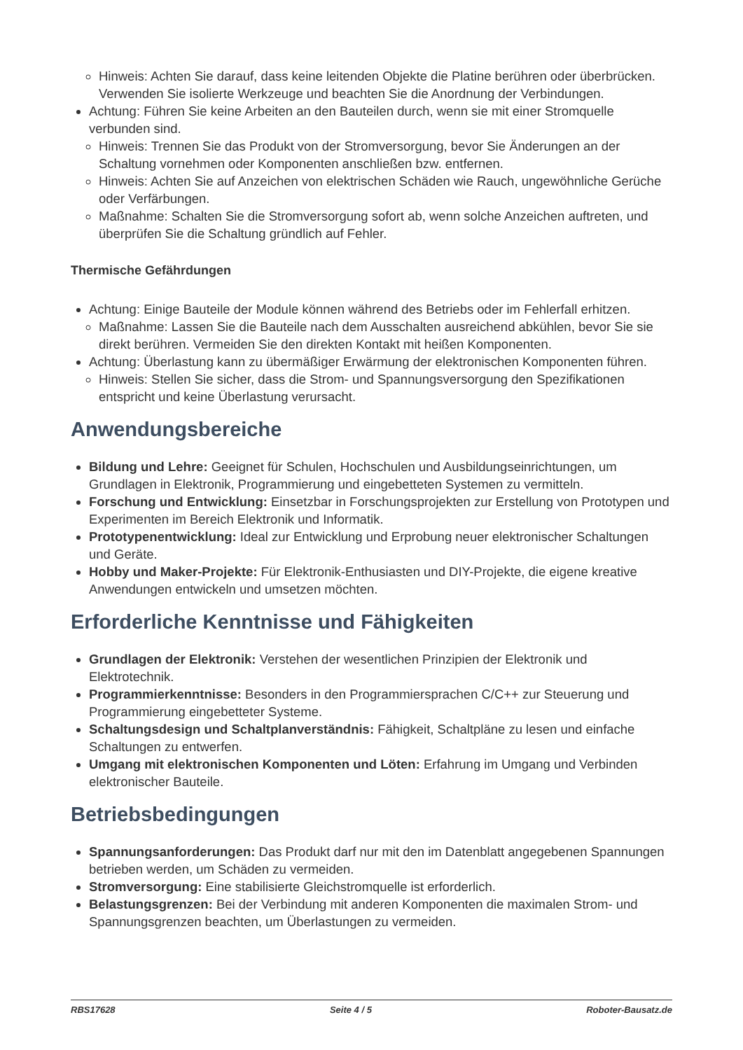Hinweis: Achten Sie darauf, dass keine leitenden Objekte die Platine berühren oder überbrücken. Verwenden Sie isolierte Werkzeuge und beachten Sie die Anordnung der Verbindungen.
Achtung: Führen Sie keine Arbeiten an den Bauteilen durch, wenn sie mit einer Stromquelle verbunden sind.
Hinweis: Trennen Sie das Produkt von der Stromversorgung, bevor Sie Änderungen an der Schaltung vornehmen oder Komponenten anschließen bzw. entfernen.
Hinweis: Achten Sie auf Anzeichen von elektrischen Schäden wie Rauch, ungewöhnliche Gerüche oder Verfärbungen.
Maßnahme: Schalten Sie die Stromversorgung sofort ab, wenn solche Anzeichen auftreten, und überprüfen Sie die Schaltung gründlich auf Fehler.
Thermische Gefährdungen
Achtung: Einige Bauteile der Module können während des Betriebs oder im Fehlerfall erhitzen.
Maßnahme: Lassen Sie die Bauteile nach dem Ausschalten ausreichend abkühlen, bevor Sie sie direkt berühren. Vermeiden Sie den direkten Kontakt mit heißen Komponenten.
Achtung: Überlastung kann zu übermäßiger Erwärmung der elektronischen Komponenten führen.
Hinweis: Stellen Sie sicher, dass die Strom- und Spannungsversorgung den Spezifikationen entspricht und keine Überlastung verursacht.
Anwendungsbereiche
Bildung und Lehre: Geeignet für Schulen, Hochschulen und Ausbildungseinrichtungen, um Grundlagen in Elektronik, Programmierung und eingebetteten Systemen zu vermitteln.
Forschung und Entwicklung: Einsetzbar in Forschungsprojekten zur Erstellung von Prototypen und Experimenten im Bereich Elektronik und Informatik.
Prototypenentwicklung: Ideal zur Entwicklung und Erprobung neuer elektronischer Schaltungen und Geräte.
Hobby und Maker-Projekte: Für Elektronik-Enthusiasten und DIY-Projekte, die eigene kreative Anwendungen entwickeln und umsetzen möchten.
Erforderliche Kenntnisse und Fähigkeiten
Grundlagen der Elektronik: Verstehen der wesentlichen Prinzipien der Elektronik und Elektrotechnik.
Programmierkenntnisse: Besonders in den Programmiersprachen C/C++ zur Steuerung und Programmierung eingebetteter Systeme.
Schaltungsdesign und Schaltplanverständnis: Fähigkeit, Schaltpläne zu lesen und einfache Schaltungen zu entwerfen.
Umgang mit elektronischen Komponenten und Löten: Erfahrung im Umgang und Verbinden elektronischer Bauteile.
Betriebsbedingungen
Spannungsanforderungen: Das Produkt darf nur mit den im Datenblatt angegebenen Spannungen betrieben werden, um Schäden zu vermeiden.
Stromversorgung: Eine stabilisierte Gleichstromquelle ist erforderlich.
Belastungsgrenzen: Bei der Verbindung mit anderen Komponenten die maximalen Strom- und Spannungsgrenzen beachten, um Überlastungen zu vermeiden.
RBS17628 Seite 4 / 5 Roboter-Bausatz.de